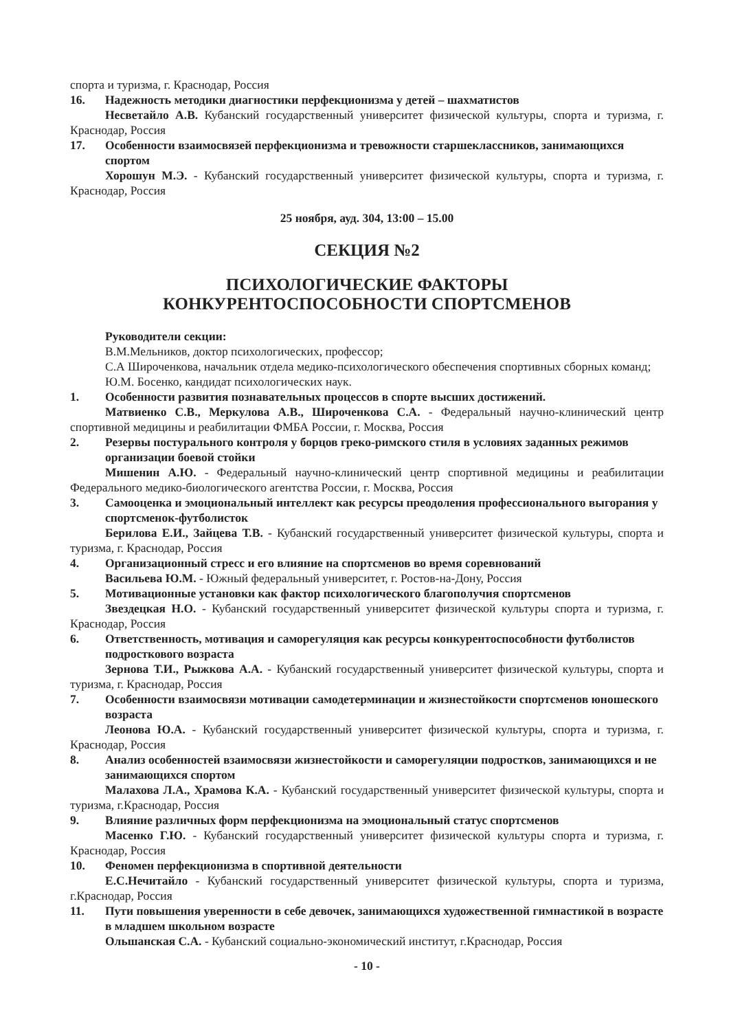спорта и туризма, г. Краснодар, Россия
16. Надежность методики диагностики перфекционизма у детей – шахматистов
Несветайло А.В. Кубанский государственный университет физической культуры, спорта и туризма, г. Краснодар, Россия
17. Особенности взаимосвязей перфекционизма и тревожности старшеклассников, занимающихся спортом
Хорошун М.Э. - Кубанский государственный университет физической культуры, спорта и туризма, г. Краснодар, Россия
25 ноября, ауд. 304, 13:00 – 15.00
СЕКЦИЯ №2
ПСИХОЛОГИЧЕСКИЕ ФАКТОРЫ
КОНКУРЕНТОСПОСОБНОСТИ СПОРТСМЕНОВ
Руководители секции:
В.М.Мельников, доктор психологических, профессор;
С.А Широченкова, начальник отдела медико-психологического обеспечения спортивных сборных команд;
Ю.М. Босенко, кандидат психологических наук.
1. Особенности развития познавательных процессов в спорте высших достижений.
Матвиенко С.В., Меркулова А.В., Широченкова С.А. - Федеральный научно-клинический центр спортивной медицины и реабилитации ФМБА России, г. Москва, Россия
2. Резервы постурального контроля у борцов греко-римского стиля в условиях заданных режимов организации боевой стойки
Мишенин А.Ю. - Федеральный научно-клинический центр спортивной медицины и реабилитации Федерального медико-биологического агентства России, г. Москва, Россия
3. Самооценка и эмоциональный интеллект как ресурсы преодоления профессионального выгорания у спортсменок-футболисток
Берилова Е.И., Зайцева Т.В. - Кубанский государственный университет физической культуры, спорта и туризма, г. Краснодар, Россия
4. Организационный стресс и его влияние на спортсменов во время соревнований
Васильева Ю.М. - Южный федеральный университет, г. Ростов-на-Дону, Россия
5. Мотивационные установки как фактор психологического благополучия спортсменов
Звездецкая Н.О. - Кубанский государственный университет физической культуры спорта и туризма, г. Краснодар, Россия
6. Ответственность, мотивация и саморегуляция как ресурсы конкурентоспособности футболистов подросткового возраста
Зернова Т.И., Рыжкова А.А. - Кубанский государственный университет физической культуры, спорта и туризма, г. Краснодар, Россия
7. Особенности взаимосвязи мотивации самодетерминации и жизнестойкости спортсменов юношеского возраста
Леонова Ю.А. - Кубанский государственный университет физической культуры, спорта и туризма, г. Краснодар, Россия
8. Анализ особенностей взаимосвязи жизнестойкости и саморегуляции подростков, занимающихся и не занимающихся спортом
Малахова Л.А., Храмова К.А. - Кубанский государственный университет физической культуры, спорта и туризма, г.Краснодар, Россия
9. Влияние различных форм перфекционизма на эмоциональный статус спортсменов
Масенко Г.Ю. - Кубанский государственный университет физической культуры спорта и туризма, г. Краснодар, Россия
10. Феномен перфекционизма в спортивной деятельности
Е.С.Нечитайло - Кубанский государственный университет физической культуры, спорта и туризма, г.Краснодар, Россия
11. Пути повышения уверенности в себе девочек, занимающихся художественной гимнастикой в возрасте в младшем школьном возрасте
Ольшанская С.А. - Кубанский социально-экономический институт, г.Краснодар, Россия
- 10 -